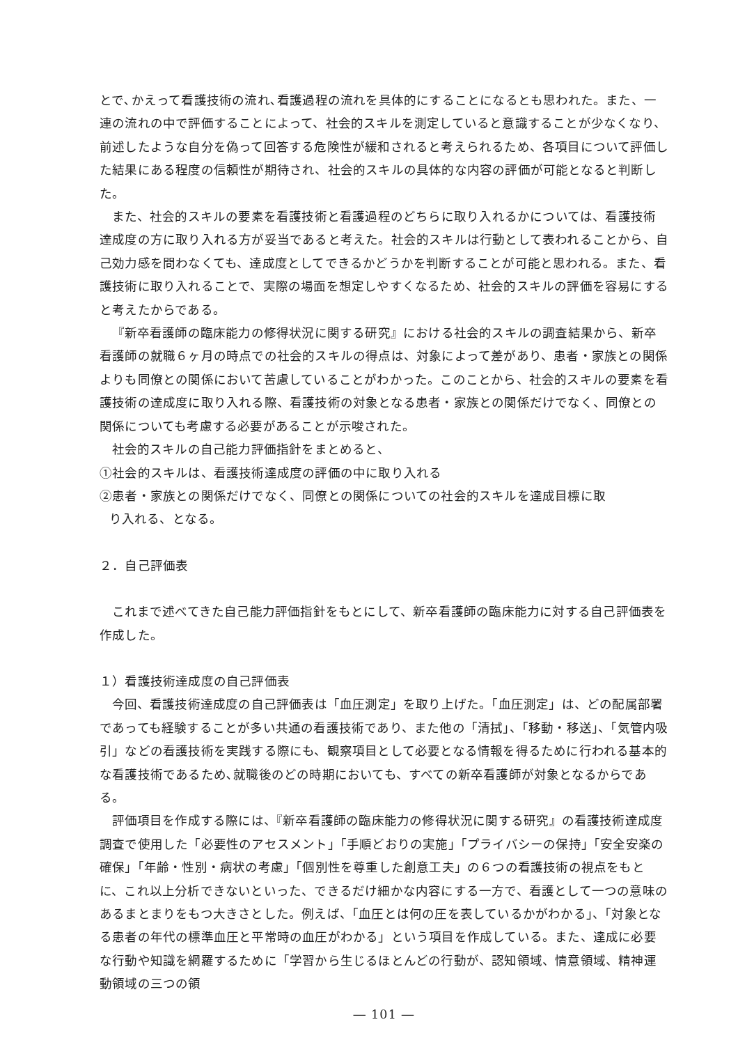とで､かえって看護技術の流れ､看護過程の流れを具体的にすることになるとも思われた。また、一連の流れの中で評価することによって、社会的スキルを測定していると意識することが少なくなり、前述したような自分を偽って回答する危険性が緩和されると考えられるため、各項目について評価した結果にある程度の信頼性が期待され、社会的スキルの具体的な内容の評価が可能となると判断した。
また、社会的スキルの要素を看護技術と看護過程のどちらに取り入れるかについては、看護技術達成度の方に取り入れる方が妥当であると考えた。社会的スキルは行動として表われることから、自己効力感を問わなくても、達成度としてできるかどうかを判断することが可能と思われる。また、看護技術に取り入れることで、実際の場面を想定しやすくなるため、社会的スキルの評価を容易にすると考えたからである。
『新卒看護師の臨床能力の修得状況に関する研究』における社会的スキルの調査結果から、新卒看護師の就職６ヶ月の時点での社会的スキルの得点は、対象によって差があり、患者・家族との関係よりも同僚との関係において苦慮していることがわかった。このことから、社会的スキルの要素を看護技術の達成度に取り入れる際、看護技術の対象となる患者・家族との関係だけでなく、同僚との関係についても考慮する必要があることが示唆された。
社会的スキルの自己能力評価指針をまとめると、
①社会的スキルは、看護技術達成度の評価の中に取り入れる
②患者・家族との関係だけでなく、同僚との関係についての社会的スキルを達成目標に取
り入れる、となる。
２．自己評価表
これまで述べてきた自己能力評価指針をもとにして、新卒看護師の臨床能力に対する自己評価表を作成した。
１）看護技術達成度の自己評価表
今回、看護技術達成度の自己評価表は「血圧測定」を取り上げた。「血圧測定」は、どの配属部署であっても経験することが多い共通の看護技術であり、また他の「清拭」、「移動・移送」、「気管内吸引」などの看護技術を実践する際にも、観察項目として必要となる情報を得るために行われる基本的な看護技術であるため､就職後のどの時期においても、すべての新卒看護師が対象となるからである。
評価項目を作成する際には、『新卒看護師の臨床能力の修得状況に関する研究』の看護技術達成度調査で使用した「必要性のアセスメント」「手順どおりの実施」「プライバシーの保持」「安全安楽の確保」「年齢・性別・病状の考慮」「個別性を尊重した創意工夫」の６つの看護技術の視点をもとに、これ以上分析できないといった、できるだけ細かな内容にする一方で、看護として一つの意味のあるまとまりをもつ大きさとした。例えば、「血圧とは何の圧を表しているかがわかる」、「対象となる患者の年代の標準血圧と平常時の血圧がわかる」という項目を作成している。また、達成に必要な行動や知識を網羅するために「学習から生じるほとんどの行動が、認知領域、情意領域、精神運動領域の三つの領
― 101 ―